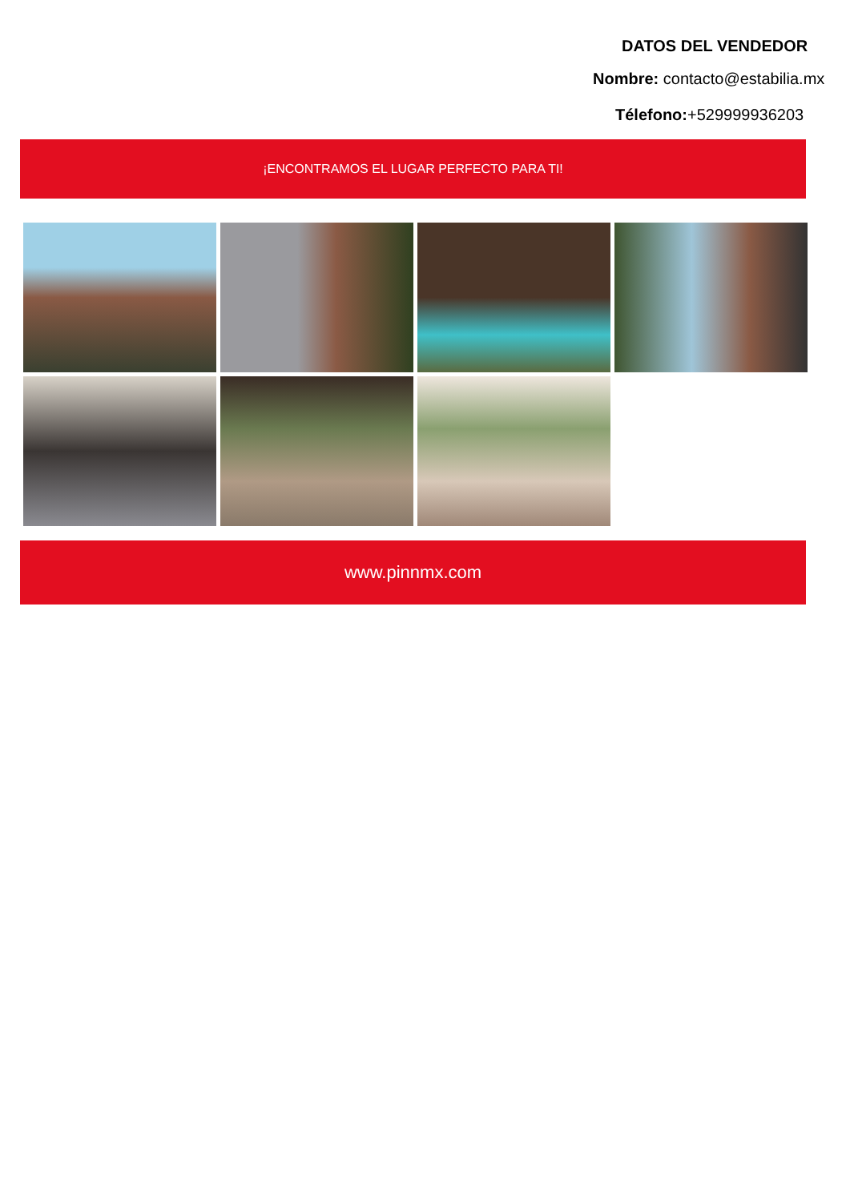DATOS DEL VENDEDOR
Nombre: contacto@estabilia.mx
Télefono:+529999936203
¡ENCONTRAMOS EL LUGAR PERFECTO PARA TI!
www.pinnmx.com